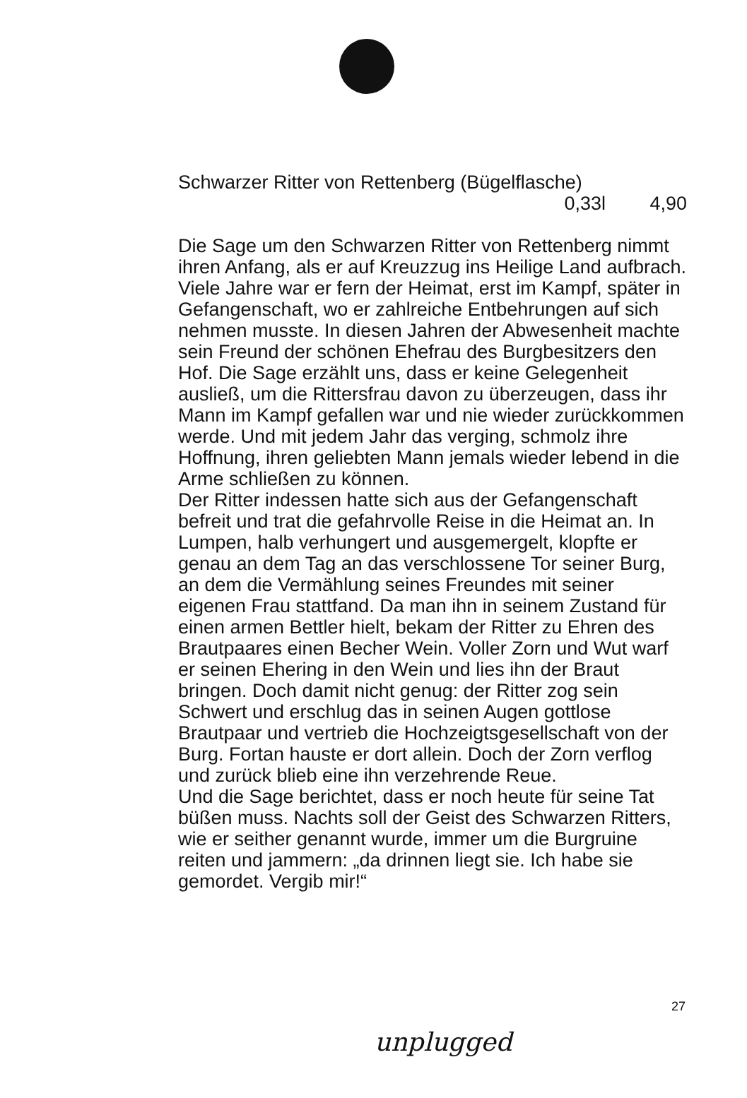Schwarzer Ritter von Rettenberg (Bügelflasche)
0,33l 4,90
Die Sage um den Schwarzen Ritter von Rettenberg nimmt ihren Anfang, als er auf Kreuzzug ins Heilige Land aufbrach. Viele Jahre war er fern der Heimat, erst im Kampf, später in Gefangenschaft, wo er zahlreiche Entbehrungen auf sich nehmen musste. In diesen Jahren der Abwesenheit machte sein Freund der schönen Ehefrau des Burgbesitzers den Hof. Die Sage erzählt uns, dass er keine Gelegenheit ausließ, um die Rittersfrau davon zu überzeugen, dass ihr Mann im Kampf gefallen war und nie wieder zurückkommen werde. Und mit jedem Jahr das verging, schmolz ihre Hoffnung, ihren geliebten Mann jemals wieder lebend in die Arme schließen zu können.
Der Ritter indessen hatte sich aus der Gefangenschaft befreit und trat die gefahrvolle Reise in die Heimat an. In Lumpen, halb verhungert und ausgemergelt, klopfte er genau an dem Tag an das verschlossene Tor seiner Burg, an dem die Vermählung seines Freundes mit seiner eigenen Frau stattfand. Da man ihn in seinem Zustand für einen armen Bettler hielt, bekam der Ritter zu Ehren des Brautpaares einen Becher Wein. Voller Zorn und Wut warf er seinen Ehering in den Wein und lies ihn der Braut bringen. Doch damit nicht genug: der Ritter zog sein Schwert und erschlug das in seinen Augen gottlose Brautpaar und vertrieb die Hochzeigtsgesellschaft von der Burg. Fortan hauste er dort allein. Doch der Zorn verflog und zurück blieb eine ihn verzehrende Reue.
Und die Sage berichtet, dass er noch heute für seine Tat büßen muss. Nachts soll der Geist des Schwarzen Ritters, wie er seither genannt wurde, immer um die Burgruine reiten und jammern: „da drinnen liegt sie. Ich habe sie gemordet. Vergib mir!“
27
unplugged